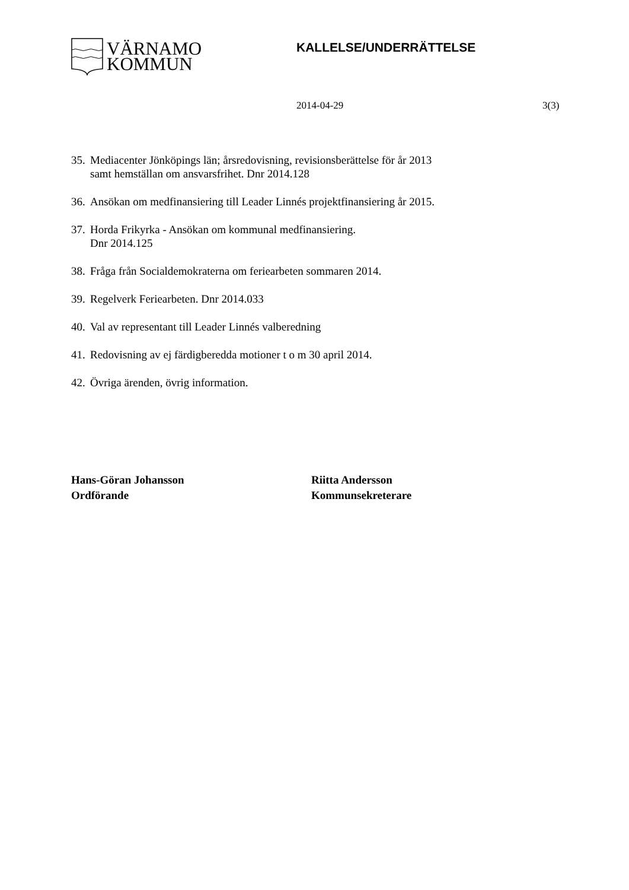VÄRNAMO
KOMMUN
KALLELSE/UNDERRÄTTELSE
2014-04-29 3(3)
35. Mediacenter Jönköpings län; årsredovisning, revisionsberättelse för år 2013 samt hemställan om ansvarsfrihet. Dnr 2014.128
36. Ansökan om medfinansiering till Leader Linnés projektfinansiering år 2015.
37. Horda Frikyrka - Ansökan om kommunal medfinansiering.
Dnr 2014.125
38. Fråga från Socialdemokraterna om feriearbeten sommaren 2014.
39. Regelverk Feriearbeten. Dnr 2014.033
40. Val av representant till Leader Linnés valberedning
41. Redovisning av ej färdigberedda motioner t o m 30 april 2014.
42. Övriga ärenden, övrig information.
Hans-Göran Johansson
Ordförande
Riitta Andersson
Kommunsekreterare